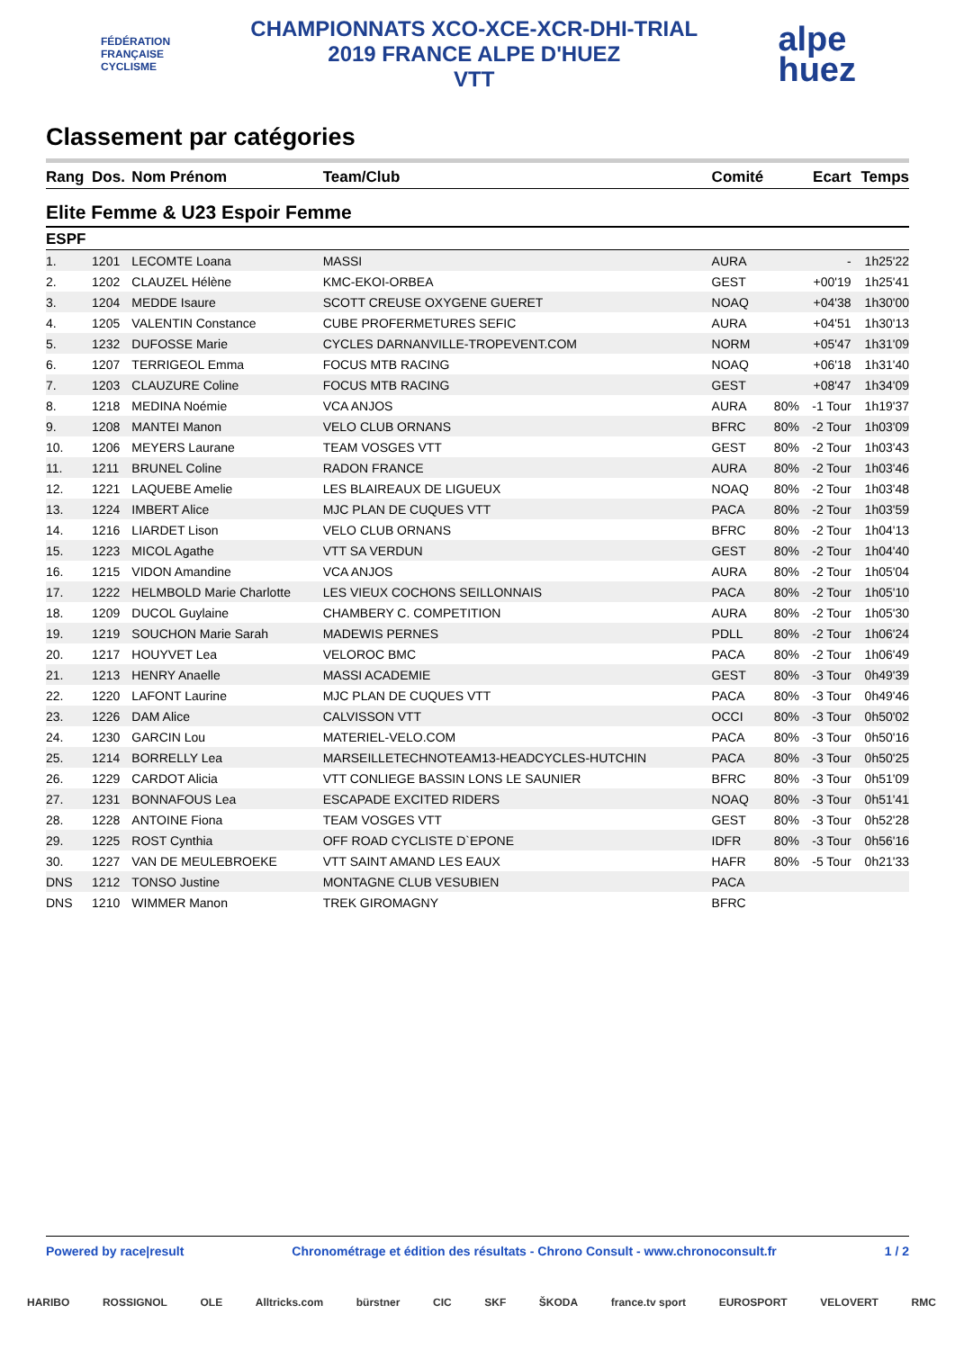FÉDÉRATION
FRANÇAISE
CYCLISME
CHAMPIONNATS XCO-XCE-XCR-DHI-TRIAL
2019 FRANCE ALPE D'HUEZ
VTT
alpe
huez
Classement par catégories
| Rang | Dos. | Nom Prénom | Team/Club | Comité | | Ecart | Temps |
| --- | --- | --- | --- | --- | --- | --- | --- |
| Elite Femme & U23 Espoir Femme | | | | | | | |
| ESPF | | | | | | | |
| 1. | 1201 | LECOMTE Loana | MASSI | AURA | | - | 1h25'22 |
| 2. | 1202 | CLAUZEL Hélène | KMC-EKOI-ORBEA | GEST | | +00'19 | 1h25'41 |
| 3. | 1204 | MEDDE Isaure | SCOTT CREUSE OXYGENE GUERET | NOAQ | | +04'38 | 1h30'00 |
| 4. | 1205 | VALENTIN Constance | CUBE PROFERMETURES SEFIC | AURA | | +04'51 | 1h30'13 |
| 5. | 1232 | DUFOSSE Marie | CYCLES DARNANVILLE-TROPEVENT.COM | NORM | | +05'47 | 1h31'09 |
| 6. | 1207 | TERRIGEOL Emma | FOCUS MTB RACING | NOAQ | | +06'18 | 1h31'40 |
| 7. | 1203 | CLAUZURE Coline | FOCUS MTB RACING | GEST | | +08'47 | 1h34'09 |
| 8. | 1218 | MEDINA Noémie | VCA ANJOS | AURA | 80% | -1 Tour | 1h19'37 |
| 9. | 1208 | MANTEI Manon | VELO CLUB ORNANS | BFRC | 80% | -2 Tour | 1h03'09 |
| 10. | 1206 | MEYERS Laurane | TEAM VOSGES VTT | GEST | 80% | -2 Tour | 1h03'43 |
| 11. | 1211 | BRUNEL Coline | RADON FRANCE | AURA | 80% | -2 Tour | 1h03'46 |
| 12. | 1221 | LAQUEBE Amelie | LES BLAIREAUX DE LIGUEUX | NOAQ | 80% | -2 Tour | 1h03'48 |
| 13. | 1224 | IMBERT Alice | MJC PLAN DE CUQUES VTT | PACA | 80% | -2 Tour | 1h03'59 |
| 14. | 1216 | LIARDET Lison | VELO CLUB ORNANS | BFRC | 80% | -2 Tour | 1h04'13 |
| 15. | 1223 | MICOL Agathe | VTT SA VERDUN | GEST | 80% | -2 Tour | 1h04'40 |
| 16. | 1215 | VIDON Amandine | VCA ANJOS | AURA | 80% | -2 Tour | 1h05'04 |
| 17. | 1222 | HELMBOLD Marie Charlotte | LES VIEUX COCHONS SEILLONNAIS | PACA | 80% | -2 Tour | 1h05'10 |
| 18. | 1209 | DUCOL Guylaine | CHAMBERY C. COMPETITION | AURA | 80% | -2 Tour | 1h05'30 |
| 19. | 1219 | SOUCHON Marie Sarah | MADEWIS PERNES | PDLL | 80% | -2 Tour | 1h06'24 |
| 20. | 1217 | HOUYVET Lea | VELOROC BMC | PACA | 80% | -2 Tour | 1h06'49 |
| 21. | 1213 | HENRY Anaelle | MASSI ACADEMIE | GEST | 80% | -3 Tour | 0h49'39 |
| 22. | 1220 | LAFONT Laurine | MJC PLAN DE CUQUES VTT | PACA | 80% | -3 Tour | 0h49'46 |
| 23. | 1226 | DAM Alice | CALVISSON VTT | OCCI | 80% | -3 Tour | 0h50'02 |
| 24. | 1230 | GARCIN Lou | MATERIEL-VELO.COM | PACA | 80% | -3 Tour | 0h50'16 |
| 25. | 1214 | BORRELLY Lea | MARSEILLETECHNOTEAM13-HEADCYCLES-HUTCHIN | PACA | 80% | -3 Tour | 0h50'25 |
| 26. | 1229 | CARDOT Alicia | VTT CONLIEGE BASSIN LONS LE SAUNIER | BFRC | 80% | -3 Tour | 0h51'09 |
| 27. | 1231 | BONNAFOUS Lea | ESCAPADE EXCITED RIDERS | NOAQ | 80% | -3 Tour | 0h51'41 |
| 28. | 1228 | ANTOINE Fiona | TEAM VOSGES VTT | GEST | 80% | -3 Tour | 0h52'28 |
| 29. | 1225 | ROST Cynthia | OFF ROAD CYCLISTE D`EPONE | IDFR | 80% | -3 Tour | 0h56'16 |
| 30. | 1227 | VAN DE MEULEBROEKE | VTT SAINT AMAND LES EAUX | HAFR | 80% | -5 Tour | 0h21'33 |
| DNS | 1212 | TONSO Justine | MONTAGNE CLUB VESUBIEN | PACA | | | |
| DNS | 1210 | WIMMER Manon | TREK GIROMAGNY | BFRC | | | |
Powered by race|result Chronométrage et édition des résultats - Chrono Consult - www.chronoconsult.fr 1 / 2
HARIBO ROSSIGNOL OLE Alltricks.com bürstner CIC SKF ŠKODA france.tv sport EUROSPORT VELOVERT RMC